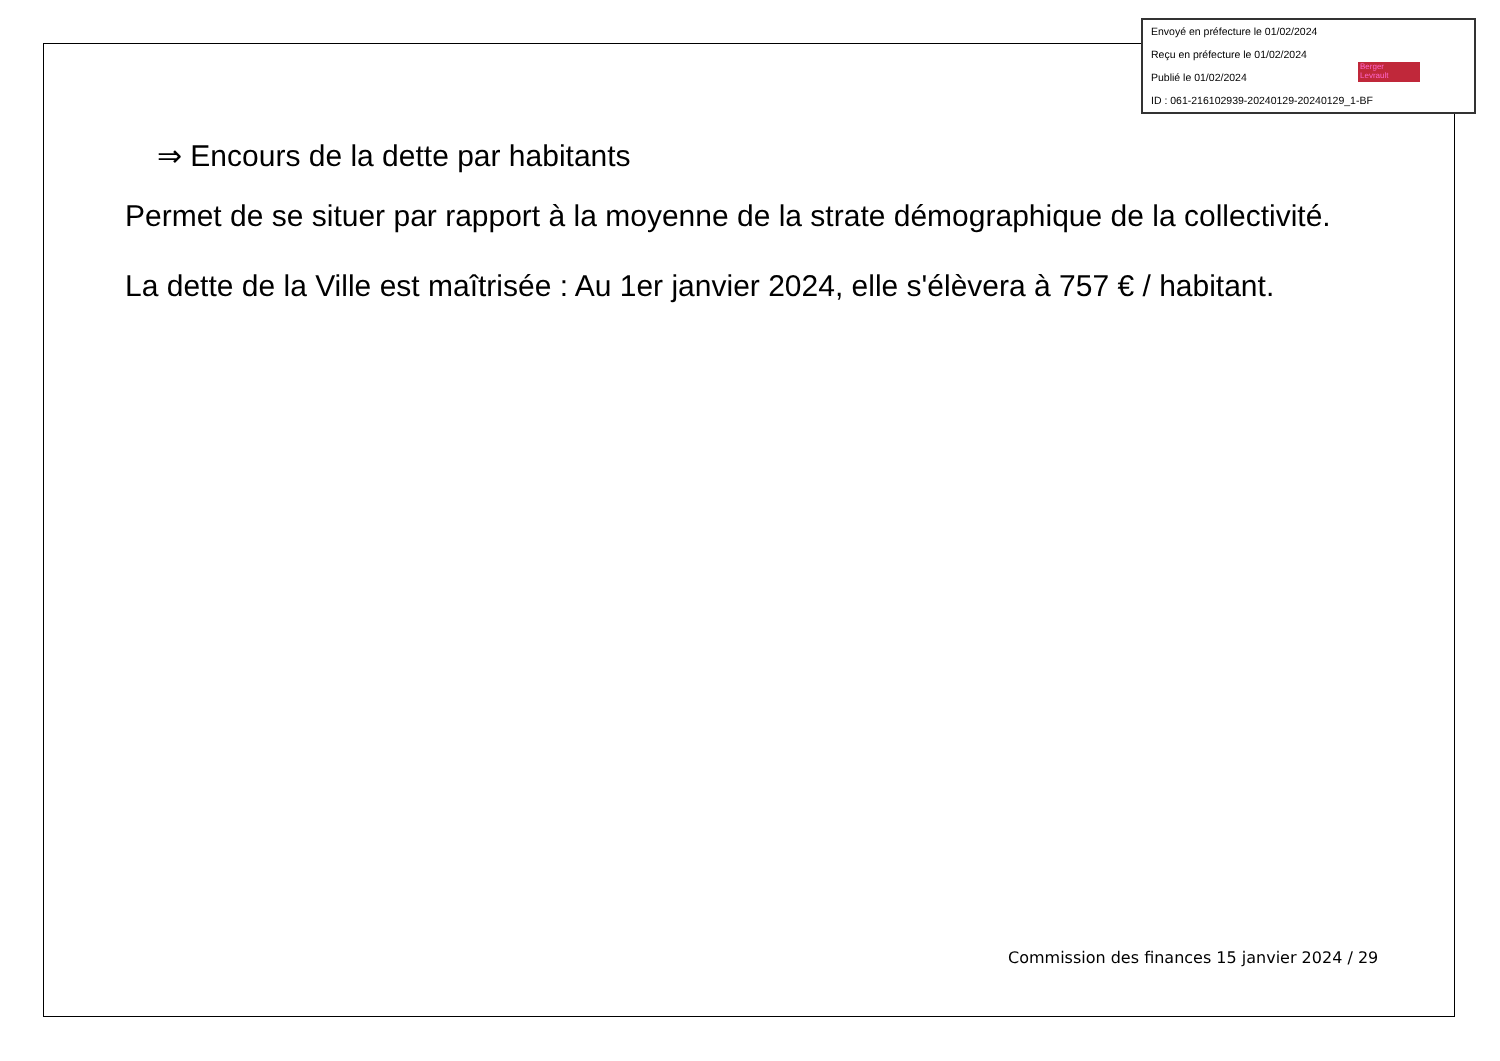Envoyé en préfecture le 01/02/2024
Reçu en préfecture le 01/02/2024
Publié le 01/02/2024
ID : 061-216102939-20240129-20240129_1-BF
Berger
Levrault
⇒ Encours de la dette par habitants
Permet de se situer par rapport à la moyenne de la strate démographique de la collectivité.
La dette de la Ville est maîtrisée : Au 1er janvier 2024, elle s'élèvera à 757 € / habitant.
Commission des finances 15 janvier 2024 / 29